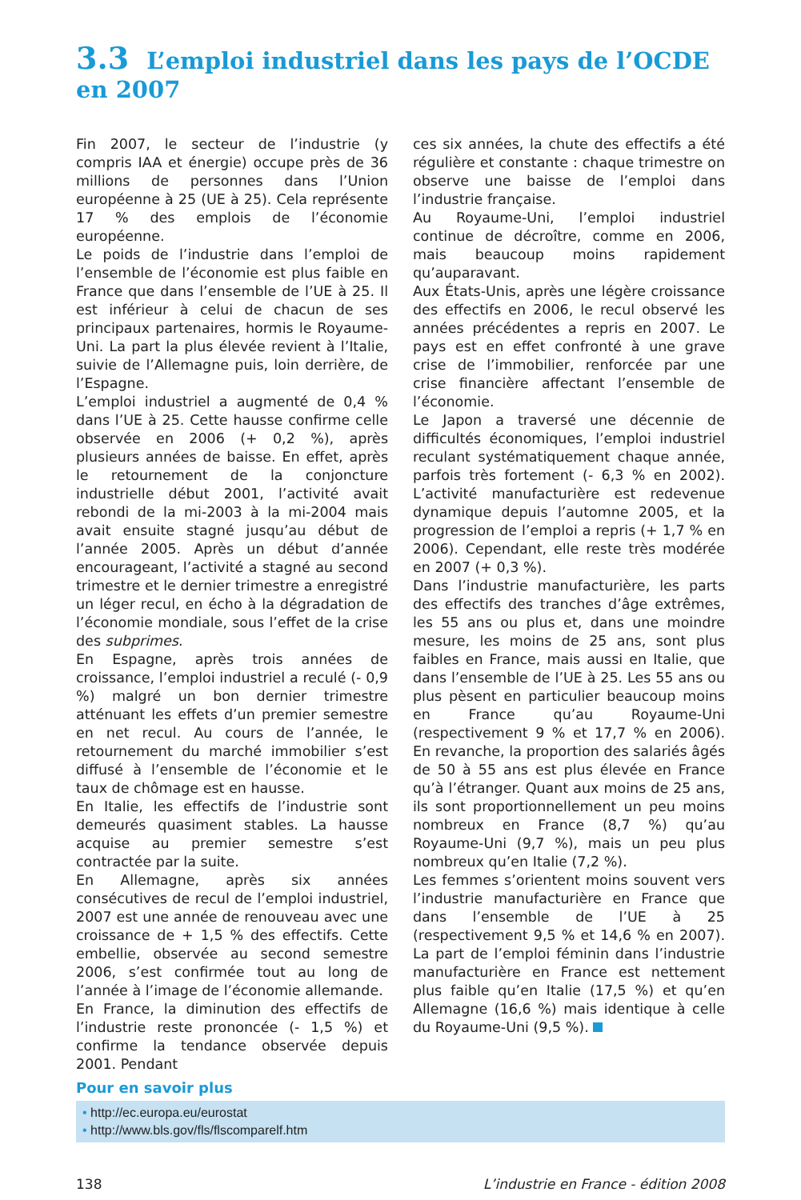3.3 L’emploi industriel dans les pays de l’OCDE en 2007
Fin 2007, le secteur de l’industrie (y compris IAA et énergie) occupe près de 36 millions de personnes dans l’Union européenne à 25 (UE à 25). Cela représente 17 % des emplois de l’économie européenne.
Le poids de l’industrie dans l’emploi de l’ensemble de l’économie est plus faible en France que dans l’ensemble de l’UE à 25. Il est inférieur à celui de chacun de ses principaux partenaires, hormis le Royaume-Uni. La part la plus élevée revient à l’Italie, suivie de l’Allemagne puis, loin derrière, de l’Espagne.
L’emploi industriel a augmenté de 0,4 % dans l’UE à 25. Cette hausse confirme celle observée en 2006 (+ 0,2 %), après plusieurs années de baisse. En effet, après le retournement de la conjoncture industrielle début 2001, l’activité avait rebondi de la mi-2003 à la mi-2004 mais avait ensuite stagné jusqu’au début de l’année 2005. Après un début d’année encourageant, l’activité a stagné au second trimestre et le dernier trimestre a enregistré un léger recul, en écho à la dégradation de l’économie mondiale, sous l’effet de la crise des subprimes.
En Espagne, après trois années de croissance, l’emploi industriel a reculé (- 0,9 %) malgré un bon dernier trimestre atténuant les effets d’un premier semestre en net recul. Au cours de l’année, le retournement du marché immobilier s’est diffusé à l’ensemble de l’économie et le taux de chômage est en hausse.
En Italie, les effectifs de l’industrie sont demeurés quasiment stables. La hausse acquise au premier semestre s’est contractée par la suite.
En Allemagne, après six années consécutives de recul de l’emploi industriel, 2007 est une année de renouveau avec une croissance de + 1,5 % des effectifs. Cette embellie, observée au second semestre 2006, s’est confirmée tout au long de l’année à l’image de l’économie allemande.
En France, la diminution des effectifs de l’industrie reste prononcée (- 1,5 %) et confirme la tendance observée depuis 2001. Pendant
ces six années, la chute des effectifs a été régulière et constante : chaque trimestre on observe une baisse de l’emploi dans l’industrie française.
Au Royaume-Uni, l’emploi industriel continue de décroître, comme en 2006, mais beaucoup moins rapidement qu’auparavant.
Aux États-Unis, après une légère croissance des effectifs en 2006, le recul observé les années précédentes a repris en 2007. Le pays est en effet confronté à une grave crise de l’immobilier, renforcée par une crise financière affectant l’ensemble de l’économie.
Le Japon a traversé une décennie de difficultés économiques, l’emploi industriel reculant systématiquement chaque année, parfois très fortement (- 6,3 % en 2002). L’activité manufacturière est redevenue dynamique depuis l’automne 2005, et la progression de l’emploi a repris (+ 1,7 % en 2006). Cependant, elle reste très modérée en 2007 (+ 0,3 %).
Dans l’industrie manufacturière, les parts des effectifs des tranches d’âge extrêmes, les 55 ans ou plus et, dans une moindre mesure, les moins de 25 ans, sont plus faibles en France, mais aussi en Italie, que dans l’ensemble de l’UE à 25. Les 55 ans ou plus pèsent en particulier beaucoup moins en France qu’au Royaume-Uni (respectivement 9 % et 17,7 % en 2006). En revanche, la proportion des salariés âgés de 50 à 55 ans est plus élevée en France qu’à l’étranger. Quant aux moins de 25 ans, ils sont proportionnellement un peu moins nombreux en France (8,7 %) qu’au Royaume-Uni (9,7 %), mais un peu plus nombreux qu’en Italie (7,2 %).
Les femmes s’orientent moins souvent vers l’industrie manufacturière en France que dans l’ensemble de l’UE à 25 (respectivement 9,5 % et 14,6 % en 2007). La part de l’emploi féminin dans l’industrie manufacturière en France est nettement plus faible qu’en Italie (17,5 %) et qu’en Allemagne (16,6 %) mais identique à celle du Royaume-Uni (9,5 %).
Pour en savoir plus
• http://ec.europa.eu/eurostat
• http://www.bls.gov/fls/flscomparelf.htm
138 L’industrie en France - édition 2008